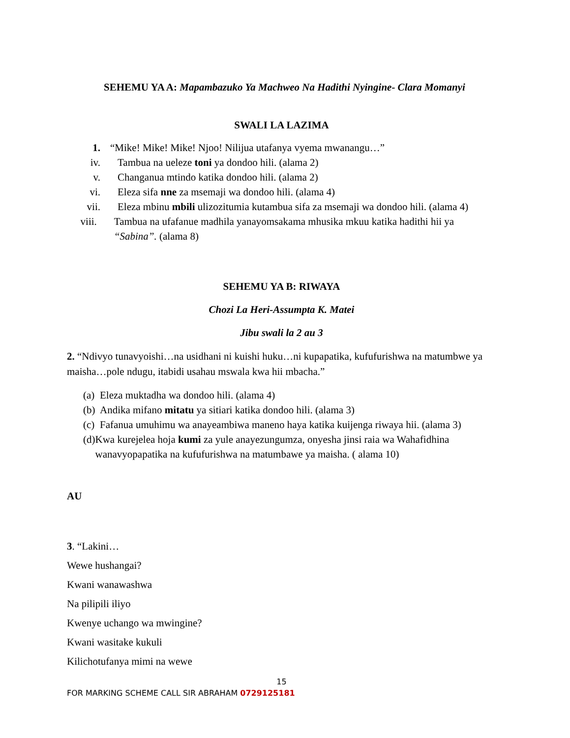SEHEMU YA A: Mapambazuko Ya Machweo Na Hadithi Nyingine- Clara Momanyi
SWALI LA LAZIMA
1. “Mike! Mike! Mike! Njoo! Nilijua utafanya vyema mwanangu…”
iv. Tambua na ueleze toni ya dondoo hili. (alama 2)
v. Changanua mtindo katika dondoo hili. (alama 2)
vi. Eleza sifa nne za msemaji wa dondoo hili. (alama 4)
vii. Eleza mbinu mbili ulizozitumia kutambua sifa za msemaji wa dondoo hili. (alama 4)
viii. Tambua na ufafanue madhila yanayomsakama mhusika mkuu katika hadithi hii ya “Sabina”. (alama 8)
SEHEMU YA B: RIWAYA
Chozi La Heri-Assumpta K. Matei
Jibu swali la 2 au 3
2. “Ndivyo tunavyoishi…na usidhani ni kuishi huku…ni kupapatika, kufufurishwa na matumbwe ya maisha…pole ndugu, itabidi usahau mswala kwa hii mbacha.”
(a) Eleza muktadha wa dondoo hili. (alama 4)
(b) Andika mifano mitatu ya sitiari katika dondoo hili. (alama 3)
(c) Fafanua umuhimu wa anayeambiwa maneno haya katika kuijenga riwaya hii. (alama 3)
(d) Kwa kurejelea hoja kumi za yule anayezungumza, onyesha jinsi raia wa Wahafidhina wanavyopapatika na kufufurishwa na matumbawe ya maisha. ( alama 10)
AU
3. “Lakini…
Wewe hushangai?
Kwani wanawashwa
Na pilipili iliyo
Kwenye uchango wa mwingine?
Kwani wasitake kukuli
Kilichotufanya mimi na wewe
15
FOR MARKING SCHEME CALL SIR ABRAHAM 0729125181